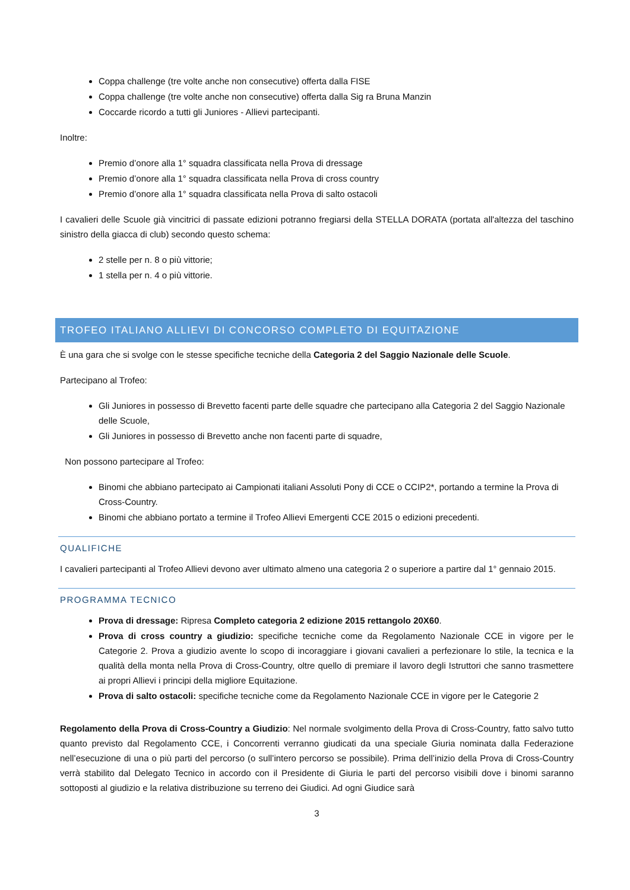Coppa challenge (tre volte anche non consecutive) offerta dalla FISE
Coppa challenge (tre volte anche non consecutive) offerta dalla Sig ra Bruna Manzin
Coccarde ricordo a tutti gli Juniores - Allievi partecipanti.
Inoltre:
Premio d’onore alla 1° squadra classificata nella Prova di dressage
Premio d’onore alla 1° squadra classificata nella Prova di cross country
Premio d’onore alla 1° squadra classificata nella Prova di salto ostacoli
I cavalieri delle Scuole già vincitrici di passate edizioni potranno fregiarsi della STELLA DORATA (portata all'altezza del taschino sinistro della giacca di club) secondo questo schema:
2 stelle per n. 8 o più vittorie;
1 stella per n. 4 o più vittorie.
TROFEO ITALIANO ALLIEVI DI CONCORSO COMPLETO DI EQUITAZIONE
È una gara che si svolge con le stesse specifiche tecniche della Categoria 2 del Saggio Nazionale delle Scuole.
Partecipano al Trofeo:
Gli Juniores in possesso di Brevetto facenti parte delle squadre che partecipano alla Categoria 2 del Saggio Nazionale delle Scuole,
Gli Juniores in possesso di Brevetto anche non facenti parte di squadre,
Non possono partecipare al Trofeo:
Binomi che abbiano partecipato ai Campionati italiani Assoluti Pony di CCE o CCIP2*, portando a termine la Prova di Cross-Country.
Binomi che abbiano portato a termine il Trofeo Allievi Emergenti CCE 2015 o edizioni precedenti.
QUALIFICHE
I cavalieri partecipanti al Trofeo Allievi devono aver ultimato almeno una categoria 2 o superiore a partire dal 1° gennaio 2015.
PROGRAMMA TECNICO
Prova di dressage: Ripresa Completo categoria 2 edizione 2015 rettangolo 20X60.
Prova di cross country a giudizio: specifiche tecniche come da Regolamento Nazionale CCE in vigore per le Categorie 2. Prova a giudizio avente lo scopo di incoraggiare i giovani cavalieri a perfezionare lo stile, la tecnica e la qualità della monta nella Prova di Cross-Country, oltre quello di premiare il lavoro degli Istruttori che sanno trasmettere ai propri Allievi i principi della migliore Equitazione.
Prova di salto ostacoli: specifiche tecniche come da Regolamento Nazionale CCE in vigore per le Categorie 2
Regolamento della Prova di Cross-Country a Giudizio: Nel normale svolgimento della Prova di Cross-Country, fatto salvo tutto quanto previsto dal Regolamento CCE, i Concorrenti verranno giudicati da una speciale Giuria nominata dalla Federazione nell’esecuzione di una o più parti del percorso (o sull’intero percorso se possibile). Prima dell’inizio della Prova di Cross-Country verrà stabilito dal Delegato Tecnico in accordo con il Presidente di Giuria le parti del percorso visibili dove i binomi saranno sottoposti al giudizio e la relativa distribuzione su terreno dei Giudici. Ad ogni Giudice sarà
3